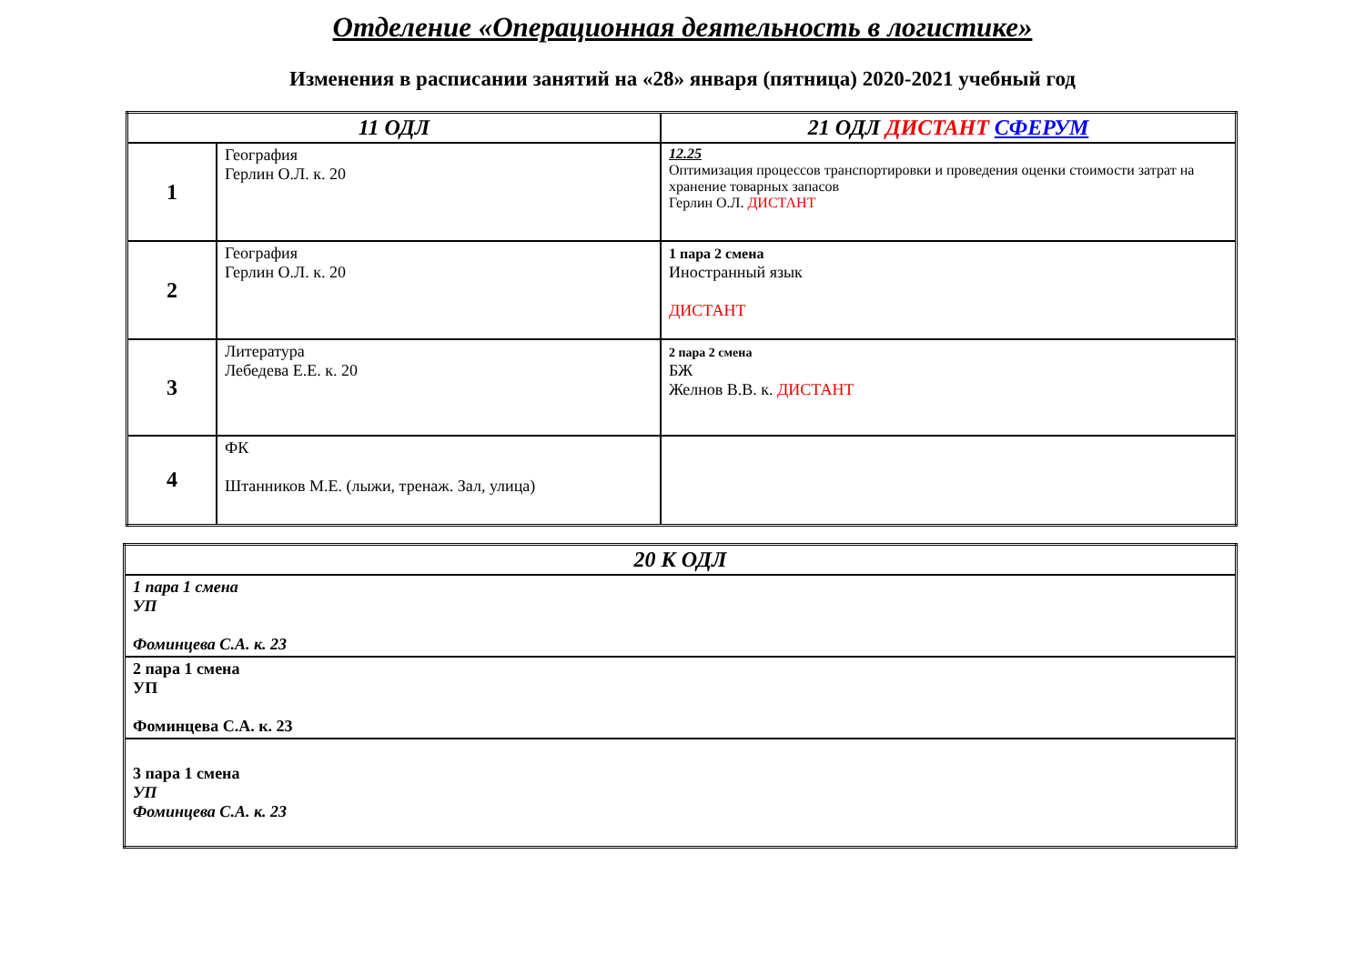Отделение «Операционная деятельность в логистике»
Изменения в расписании занятий на «28» января (пятница) 2020-2021 учебный год
| 11 ОДЛ | | 21 ОДЛ ДИСТАНТ СФЕРУМ |
| --- | --- | --- |
| 1 | География Герлин О.Л. к. 20 | 12.25 Оптимизация процессов транспортировки и проведения оценки стоимости затрат на хранение товарных запасов Герлин О.Л. ДИСТАНТ |
| 2 | География Герлин О.Л. к. 20 | 1 пара 2 смена Иностранный язык ДИСТАНТ |
| 3 | Литература Лебедева Е.Е. к. 20 | 2 пара 2 смена БЖ Желнов В.В. к. ДИСТАНТ |
| 4 | ФК Штанников М.Е. (лыжи, тренаж. Зал, улица) | |
| 20 К ОДЛ |
| --- |
| 1 пара 1 смена УП Фоминцева С.А. к. 23 |
| 2 пара 1 смена УП Фоминцева С.А. к. 23 |
| 3 пара 1 смена УП Фоминцева С.А. к. 23 |